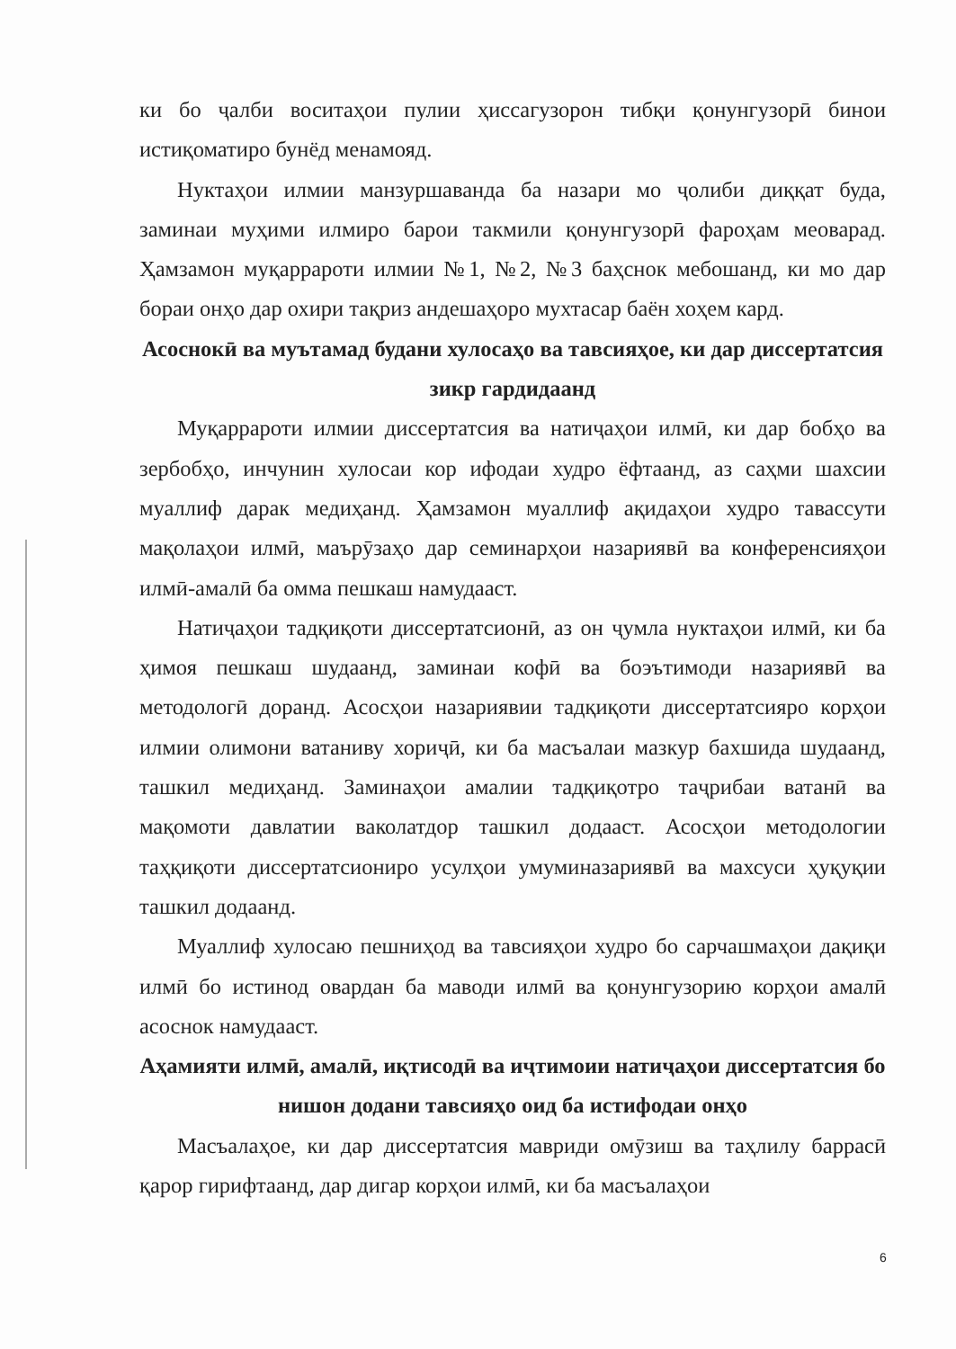ки бо ҷалби воситаҳои пулии ҳиссагузорон тибқи қонунгузорӣ бинои истиқоматиро бунёд менамояд.
Нуктаҳои илмии манзуршаванда ба назари мо ҷолиби диққат буда, заминаи муҳими илмиро барои такмили қонунгузорӣ фароҳам меоварад. Ҳамзамон муқаррароти илмии №1, №2, №3 баҳснок мебошанд, ки мо дар бораи онҳо дар охири тақриз андешаҳоро мухтасар баён хоҳем кард.
Асоснокӣ ва муътамад будани хулосаҳо ва тавсияҳое, ки дар диссертатсия зикр гардидаанд
Муқаррароти илмии диссертатсия ва натиҷаҳои илмӣ, ки дар бобҳо ва зербобҳо, инчунин хулосаи кор ифодаи худро ёфтаанд, аз саҳми шахсии муаллиф дарак медиҳанд. Ҳамзамон муаллиф ақидаҳои худро тавассути мақолаҳои илмӣ, маърӯзаҳо дар семинарҳои назариявӣ ва конференсияҳои илмӣ-амалӣ ба омма пешкаш намудааст.
Натиҷаҳои тадқиқоти диссертатсионӣ, аз он ҷумла нуктаҳои илмӣ, ки ба ҳимоя пешкаш шудаанд, заминаи кофӣ ва боэътимоди назариявӣ ва методологӣ доранд. Асосҳои назариявии тадқиқоти диссертатсияро корҳои илмии олимони ватаниву хориҷӣ, ки ба масъалаи мазкур бахшида шудаанд, ташкил медиҳанд. Заминаҳои амалии тадқиқотро таҷрибаи ватанӣ ва мақомоти давлатии ваколатдор ташкил додааст. Асосҳои методологии таҳқиқоти диссертатсиониро усулҳои умуминазариявӣ ва махсуси ҳуқуқии ташкил додаанд.
Муаллиф хулосаю пешниҳод ва тавсияҳои худро бо сарчашмаҳои дақиқи илмӣ бо истинод овардан ба маводи илмӣ ва қонунгузорию корҳои амалӣ асоснок намудааст.
Аҳамияти илмӣ, амалӣ, иқтисодӣ ва иҷтимоии натиҷаҳои диссертатсия бо нишон додани тавсияҳо оид ба истифодаи онҳо
Масъалаҳое, ки дар диссертатсия мавриди омӯзиш ва таҳлилу баррасӣ қарор гирифтаанд, дар дигар корҳои илмӣ, ки ба масъалаҳои
6